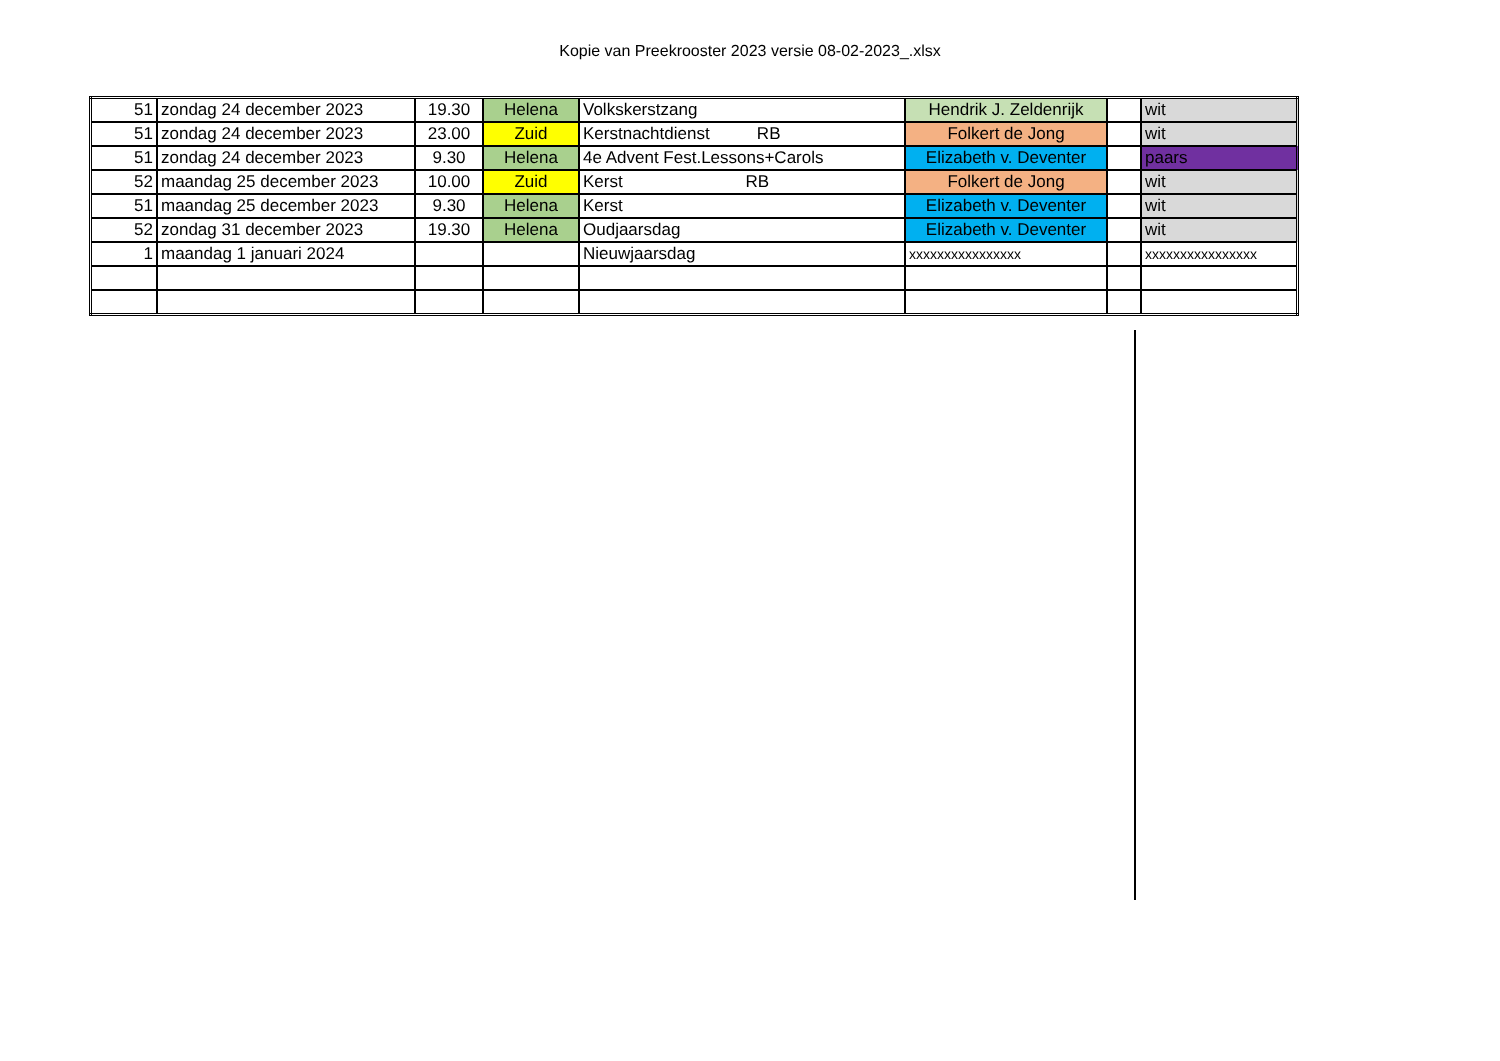Kopie van Preekrooster 2023 versie 08-02-2023_.xlsx
| 51 | zondag 24 december 2023 | 19.30 | Helena | Volkskerstzang | Hendrik J. Zeldenrijk | | wit |
| 51 | zondag 24 december 2023 | 23.00 | Zuid | Kerstnachtdienst RB | Folkert de Jong | | wit |
| 51 | zondag 24 december 2023 | 9.30 | Helena | 4e Advent Fest.Lessons+Carols | Elizabeth v. Deventer | | paars |
| 52 | maandag 25 december 2023 | 10.00 | Zuid | Kerst RB | Folkert de Jong | | wit |
| 51 | maandag 25 december 2023 | 9.30 | Helena | Kerst | Elizabeth v. Deventer | | wit |
| 52 | zondag 31 december 2023 | 19.30 | Helena | Oudjaarsdag | Elizabeth v. Deventer | | wit |
| 1 | maandag 1 januari 2024 | | | Nieuwjaarsdag | xxxxxxxxxxxxxxxx | | xxxxxxxxxxxxxxxx |